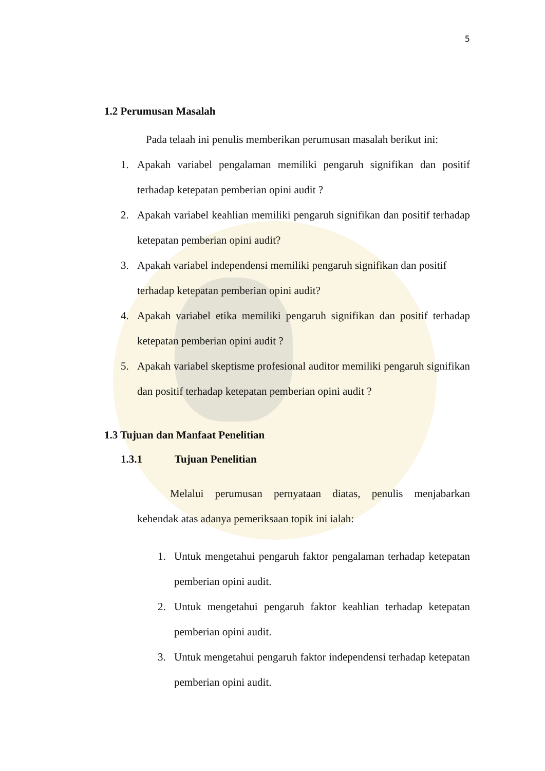5
1.2 Perumusan Masalah
Pada telaah ini penulis memberikan perumusan masalah berikut ini:
1. Apakah variabel pengalaman memiliki pengaruh signifikan dan positif terhadap ketepatan pemberian opini audit ?
2. Apakah variabel keahlian memiliki pengaruh signifikan dan positif terhadap ketepatan pemberian opini audit?
3. Apakah variabel independensi memiliki pengaruh signifikan dan positif
terhadap ketepatan pemberian opini audit?
4. Apakah variabel etika memiliki pengaruh signifikan dan positif terhadap ketepatan pemberian opini audit ?
5. Apakah variabel skeptisme profesional auditor memiliki pengaruh signifikan dan positif terhadap ketepatan pemberian opini audit ?
1.3 Tujuan dan Manfaat Penelitian
1.3.1 Tujuan Penelitian
Melalui perumusan pernyataan diatas, penulis menjabarkan kehendak atas adanya pemeriksaan topik ini ialah:
1. Untuk mengetahui pengaruh faktor pengalaman terhadap ketepatan pemberian opini audit.
2. Untuk mengetahui pengaruh faktor keahlian terhadap ketepatan pemberian opini audit.
3. Untuk mengetahui pengaruh faktor independensi terhadap ketepatan pemberian opini audit.